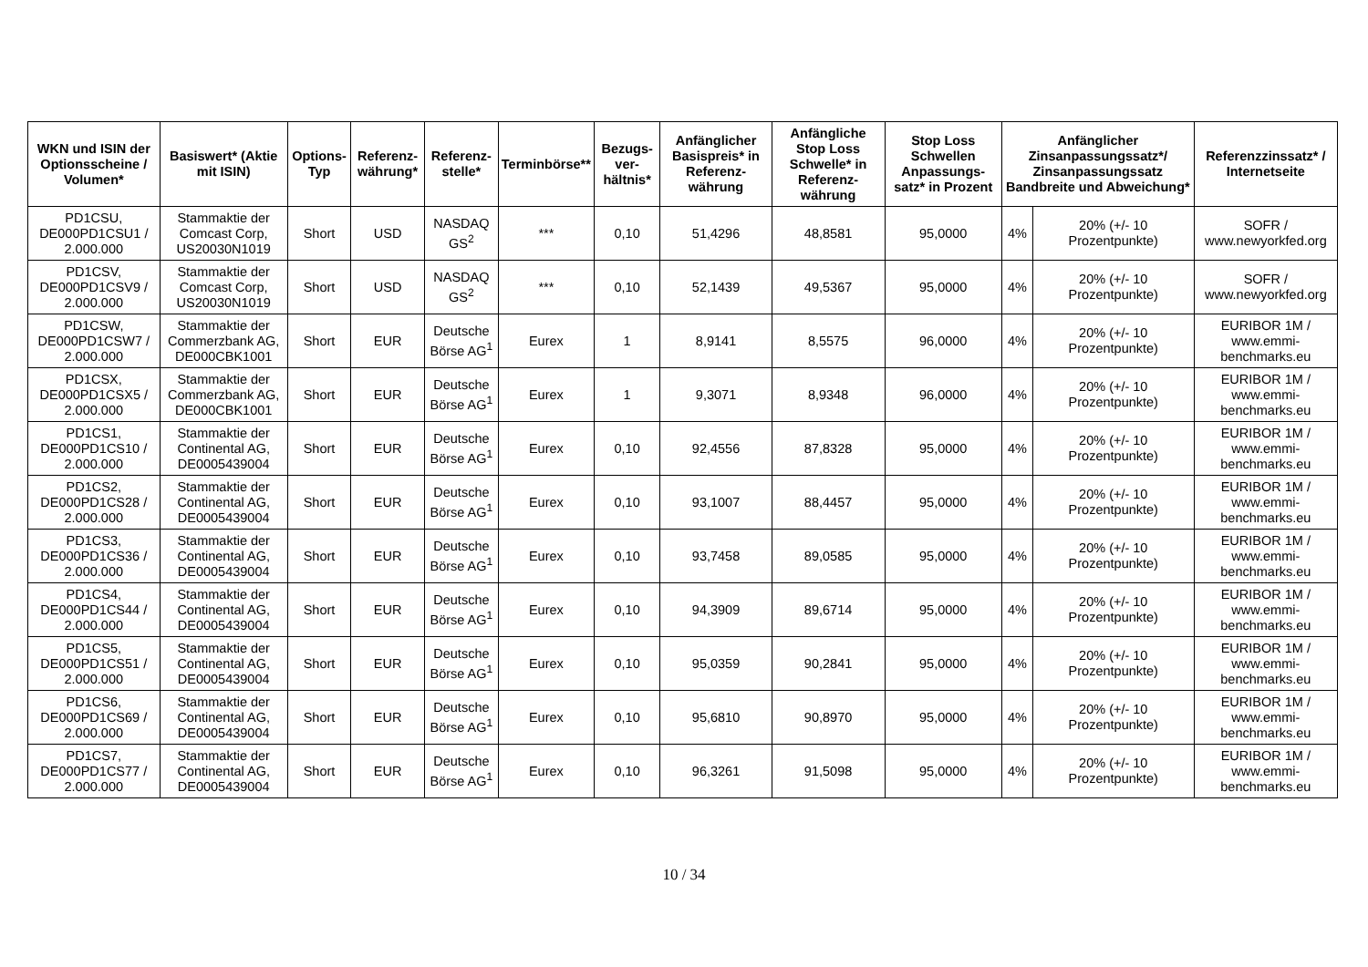| WKN und ISIN der Optionsscheine / Volumen* | Basiswert* (Aktie mit ISIN) | Options-Typ | Referenz-währung* | Referenz-stelle* | Terminbörse** | Bezugs-ver-hältnis* | Anfänglicher Basispreis* in Referenz-währung | Anfängliche Stop Loss Schwelle* in Referenz-währung | Stop Loss Schwellen Anpassungs-satz* in Prozent | Anfänglicher Zinsanpassungssatz*/ Zinsanpassungssatz Bandbreite und Abweichung* | | Referenzzinssatz* / Internetseite |
| --- | --- | --- | --- | --- | --- | --- | --- | --- | --- | --- | --- | --- |
| PD1CSU, DE000PD1CSU1 / 2.000.000 | Stammaktie der Comcast Corp, US20030N1019 | Short | USD | NASDAQ GS<sup>2</sup> | *** | 0,10 | 51,4296 | 48,8581 | 95,0000 | 4% | 20% (+/- 10 Prozentpunkte) | SOFR / www.newyorkfed.org |
| PD1CSV, DE000PD1CSV9 / 2.000.000 | Stammaktie der Comcast Corp, US20030N1019 | Short | USD | NASDAQ GS<sup>2</sup> | *** | 0,10 | 52,1439 | 49,5367 | 95,0000 | 4% | 20% (+/- 10 Prozentpunkte) | SOFR / www.newyorkfed.org |
| PD1CSW, DE000PD1CSW7 / 2.000.000 | Stammaktie der Commerzbank AG, DE000CBK1001 | Short | EUR | Deutsche Börse AG<sup>1</sup> | Eurex | 1 | 8,9141 | 8,5575 | 96,0000 | 4% | 20% (+/- 10 Prozentpunkte) | EURIBOR 1M / www.emmi-benchmarks.eu |
| PD1CSX, DE000PD1CSX5 / 2.000.000 | Stammaktie der Commerzbank AG, DE000CBK1001 | Short | EUR | Deutsche Börse AG<sup>1</sup> | Eurex | 1 | 9,3071 | 8,9348 | 96,0000 | 4% | 20% (+/- 10 Prozentpunkte) | EURIBOR 1M / www.emmi-benchmarks.eu |
| PD1CS1, DE000PD1CS10 / 2.000.000 | Stammaktie der Continental AG, DE0005439004 | Short | EUR | Deutsche Börse AG<sup>1</sup> | Eurex | 0,10 | 92,4556 | 87,8328 | 95,0000 | 4% | 20% (+/- 10 Prozentpunkte) | EURIBOR 1M / www.emmi-benchmarks.eu |
| PD1CS2, DE000PD1CS28 / 2.000.000 | Stammaktie der Continental AG, DE0005439004 | Short | EUR | Deutsche Börse AG<sup>1</sup> | Eurex | 0,10 | 93,1007 | 88,4457 | 95,0000 | 4% | 20% (+/- 10 Prozentpunkte) | EURIBOR 1M / www.emmi-benchmarks.eu |
| PD1CS3, DE000PD1CS36 / 2.000.000 | Stammaktie der Continental AG, DE0005439004 | Short | EUR | Deutsche Börse AG<sup>1</sup> | Eurex | 0,10 | 93,7458 | 89,0585 | 95,0000 | 4% | 20% (+/- 10 Prozentpunkte) | EURIBOR 1M / www.emmi-benchmarks.eu |
| PD1CS4, DE000PD1CS44 / 2.000.000 | Stammaktie der Continental AG, DE0005439004 | Short | EUR | Deutsche Börse AG<sup>1</sup> | Eurex | 0,10 | 94,3909 | 89,6714 | 95,0000 | 4% | 20% (+/- 10 Prozentpunkte) | EURIBOR 1M / www.emmi-benchmarks.eu |
| PD1CS5, DE000PD1CS51 / 2.000.000 | Stammaktie der Continental AG, DE0005439004 | Short | EUR | Deutsche Börse AG<sup>1</sup> | Eurex | 0,10 | 95,0359 | 90,2841 | 95,0000 | 4% | 20% (+/- 10 Prozentpunkte) | EURIBOR 1M / www.emmi-benchmarks.eu |
| PD1CS6, DE000PD1CS69 / 2.000.000 | Stammaktie der Continental AG, DE0005439004 | Short | EUR | Deutsche Börse AG<sup>1</sup> | Eurex | 0,10 | 95,6810 | 90,8970 | 95,0000 | 4% | 20% (+/- 10 Prozentpunkte) | EURIBOR 1M / www.emmi-benchmarks.eu |
| PD1CS7, DE000PD1CS77 / 2.000.000 | Stammaktie der Continental AG, DE0005439004 | Short | EUR | Deutsche Börse AG<sup>1</sup> | Eurex | 0,10 | 96,3261 | 91,5098 | 95,0000 | 4% | 20% (+/- 10 Prozentpunkte) | EURIBOR 1M / www.emmi-benchmarks.eu |
10 / 34